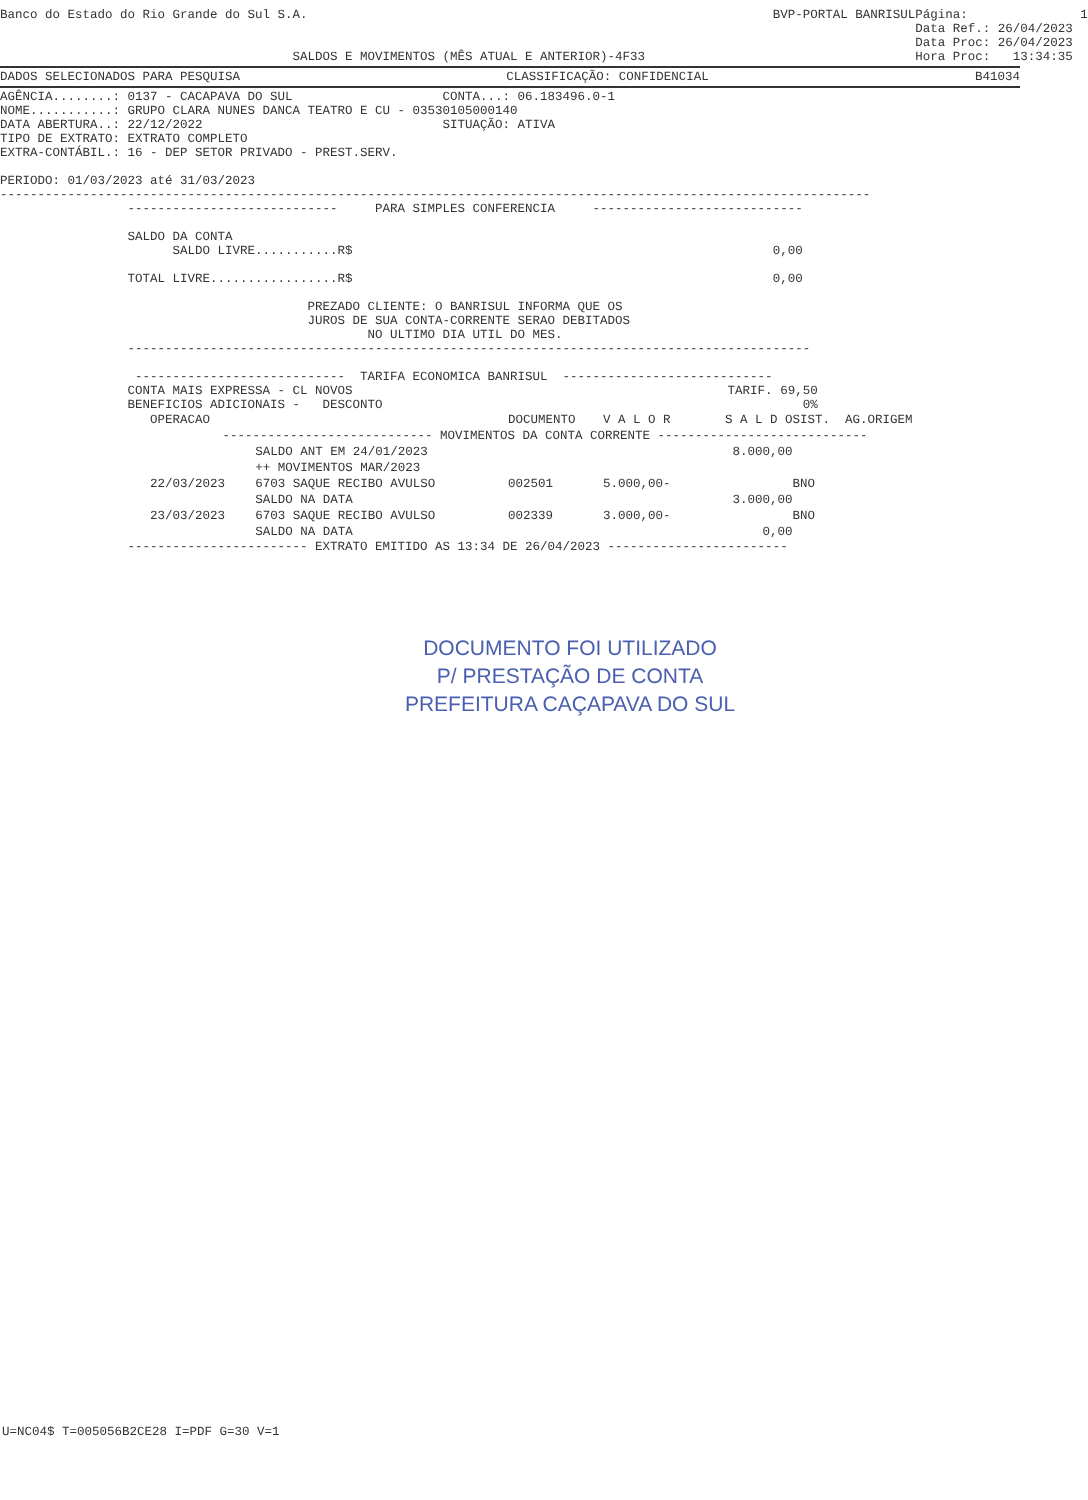Banco do Estado do Rio Grande do Sul S.A.


                                       SALDOS E MOVIMENTOS (MÊS ATUAL E ANTERIOR)-4F33
                 BVP-PORTAL BANRISUL
Página:               1
Data Ref.: 26/04/2023
Data Proc: 26/04/2023
Hora Proc:   13:34:35
DADOS SELECIONADOS PARA PESQUISA CLASSIFICAÇÃO: CONFIDENCIAL B41034
AGÊNCIA........: 0137 - CACAPAVA DO SUL                    CONTA...: 06.183496.0-1
NOME...........: GRUPO CLARA NUNES DANCA TEATRO E CU - 03530105000140
DATA ABERTURA..: 22/12/2022                                SITUAÇÃO: ATIVA
TIPO DE EXTRATO: EXTRATO COMPLETO
EXTRA-CONTÁBIL.: 16 - DEP SETOR PRIVADO - PREST.SERV.

PERIODO: 01/03/2023 até 31/03/2023
--------------------------------------------------------------------------------------------------------------------
                 ----------------------------     PARA SIMPLES CONFERENCIA     ----------------------------

                 SALDO DA CONTA
                       SALDO LIVRE...........R$                                                        0,00

                 TOTAL LIVRE.................R$                                                        0,00

                                         PREZADO CLIENTE: O BANRISUL INFORMA QUE OS
                                         JUROS DE SUA CONTA-CORRENTE SERAO DEBITADOS
                                                 NO ULTIMO DIA UTIL DO MES.
                 -------------------------------------------------------------------------------------------

                  ----------------------------  TARIFA ECONOMICA BANRISUL  ----------------------------
                 CONTA MAIS EXPRESSA - CL NOVOS                                                  TARIF. 69,50
                 BENEFICIOS ADICIONAIS -   DESCONTO                                                        0%
| OPERACAO | | DOCUMENTO | V A L O R | S A L D O | SIST. | AG.ORIGEM |
| --- | --- | --- | --- | --- | --- | --- |
| ---------------------------- MOVIMENTOS DA CONTA CORRENTE ---------------------------- | | | | | | |
| | SALDO ANT EM 24/01/2023 | | | 8.000,00 | | |
| | ++ MOVIMENTOS MAR/2023 | | | | | |
| 22/03/2023 | 6703 SAQUE RECIBO AVULSO | 002501 | 5.000,00- | | BNO | |
| | SALDO NA DATA | | | 3.000,00 | | |
| 23/03/2023 | 6703 SAQUE RECIBO AVULSO | 002339 | 3.000,00- | | BNO | |
| | SALDO NA DATA | | | 0,00 | | |
                 ------------------------ EXTRATO EMITIDO AS 13:34 DE 26/04/2023 ------------------------
DOCUMENTO FOI UTILIZADO
P/ PRESTAÇÃO DE CONTA
PREFEITURA CAÇAPAVA DO SUL
U=NC04$ T=005056B2CE28 I=PDF G=30 V=1